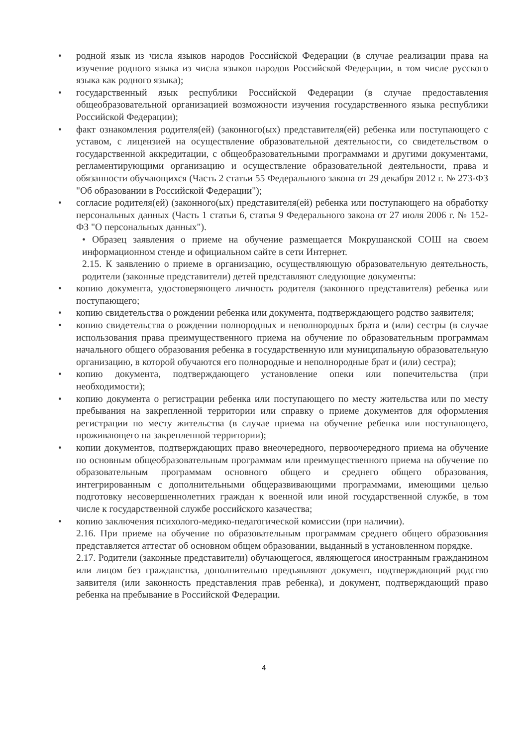• родной язык из числа языков народов Российской Федерации (в случае реализации права на изучение родного языка из числа языков народов Российской Федерации, в том числе русского языка как родного языка);
• государственный язык республики Российской Федерации (в случае предоставления общеобразовательной организацией возможности изучения государственного языка республики Российской Федерации);
• факт ознакомления родителя(ей) (законного(ых) представителя(ей) ребенка или поступающего с уставом, с лицензией на осуществление образовательной деятельности, со свидетельством о государственной аккредитации, с общеобразовательными программами и другими документами, регламентирующими организацию и осуществление образовательной деятельности, права и обязанности обучающихся (Часть 2 статьи 55 Федерального закона от 29 декабря 2012 г. № 273-ФЗ "Об образовании в Российской Федерации");
• согласие родителя(ей) (законного(ых) представителя(ей) ребенка или поступающего на обработку персональных данных (Часть 1 статьи 6, статья 9 Федерального закона от 27 июля 2006 г. № 152-ФЗ "О персональных данных").
• Образец заявления о приеме на обучение размещается Мокрушанской СОШ на своем информационном стенде и официальном сайте в сети Интернет.
2.15. К заявлению о приеме в организацию, осуществляющую образовательную деятельность, родители (законные представители) детей представляют следующие документы:
• копию документа, удостоверяющего личность родителя (законного представителя) ребенка или поступающего;
• копию свидетельства о рождении ребенка или документа, подтверждающего родство заявителя;
• копию свидетельства о рождении полнородных и неполнородных брата и (или) сестры (в случае использования права преимущественного приема на обучение по образовательным программам начального общего образования ребенка в государственную или муниципальную образовательную организацию, в которой обучаются его полнородные и неполнородные брат и (или) сестра);
• копию документа, подтверждающего установление опеки или попечительства (при необходимости);
• копию документа о регистрации ребенка или поступающего по месту жительства или по месту пребывания на закрепленной территории или справку о приеме документов для оформления регистрации по месту жительства (в случае приема на обучение ребенка или поступающего, проживающего на закрепленной территории);
• копии документов, подтверждающих право внеочередного, первоочередного приема на обучение по основным общеобразовательным программам или преимущественного приема на обучение по образовательным программам основного общего и среднего общего образования, интегрированным с дополнительными общеразвивающими программами, имеющими целью подготовку несовершеннолетних граждан к военной или иной государственной службе, в том числе к государственной службе российского казачества;
• копию заключения психолого-медико-педагогической комиссии (при наличии).
2.16. При приеме на обучение по образовательным программам среднего общего образования представляется аттестат об основном общем образовании, выданный в установленном порядке.
2.17. Родители (законные представители) обучающегося, являющегося иностранным гражданином или лицом без гражданства, дополнительно предъявляют документ, подтверждающий родство заявителя (или законность представления прав ребенка), и документ, подтверждающий право ребенка на пребывание в Российской Федерации.
4